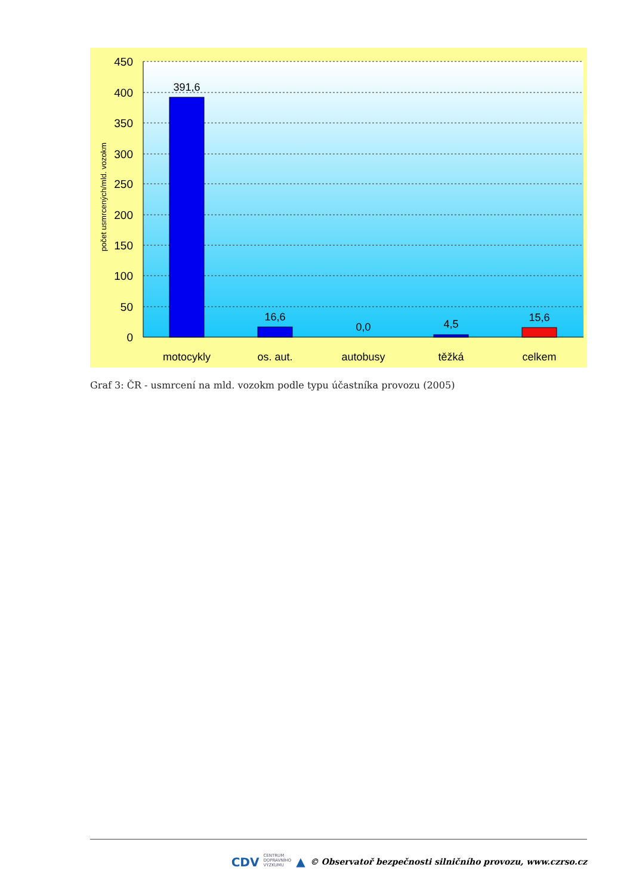450
400
350
300
250
200
150
100
50
0
391,6
16,6
0,0
4,5
15,6
motocykly
os. aut.
autobusy
těžká
celkem
počet usmrcených/mld. vozokm
Graf 3: ČR - usmrcení na mld. vozokm podle typu účastníka provozu (2005)
CDV CENTRUM
DOPRAVNÍHO
VÝZKUMU ▲ © Observatoř bezpečnosti silničního provozu, www.czrso.cz